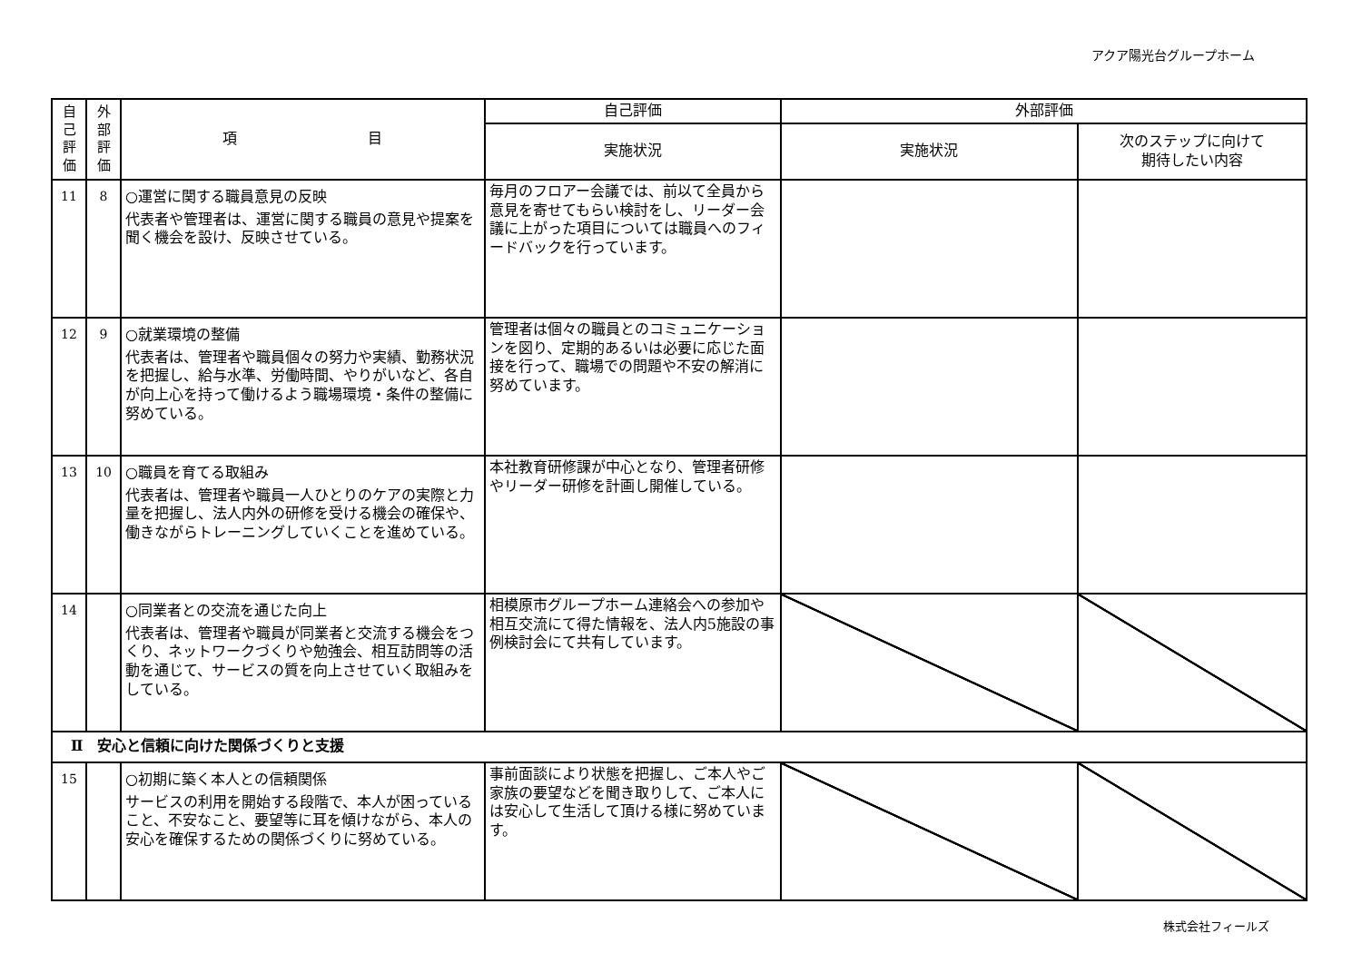アクア陽光台グループホーム
| 自 己 評 価 | 外 部 評 価 | 項 目 | 自己評価 | 外部評価 | |
| --- | --- | --- | --- | --- | --- |
| | | | 実施状況 | 実施状況 | 次のステップに向けて 期待したい内容 |
| 11 | 8 | ○運営に関する職員意見の反映 代表者や管理者は、運営に関する職員の意見や提案を聞く機会を設け、反映させている。 | 毎月のフロアー会議では、前以て全員から意見を寄せてもらい検討をし、リーダー会議に上がった項目については職員へのフィードバックを行っています。 | | |
| 12 | 9 | ○就業環境の整備 代表者は、管理者や職員個々の努力や実績、勤務状況を把握し、給与水準、労働時間、やりがいなど、各自が向上心を持って働けるよう職場環境・条件の整備に努めている。 | 管理者は個々の職員とのコミュニケーションを図り、定期的あるいは必要に応じた面接を行って、職場での問題や不安の解消に努めています。 | | |
| 13 | 10 | ○職員を育てる取組み 代表者は、管理者や職員一人ひとりのケアの実際と力量を把握し、法人内外の研修を受ける機会の確保や、働きながらトレーニングしていくことを進めている。 | 本社教育研修課が中心となり、管理者研修やリーダー研修を計画し開催している。 | | |
| 14 | | ○同業者との交流を通じた向上 代表者は、管理者や職員が同業者と交流する機会をつくり、ネットワークづくりや勉強会、相互訪問等の活動を通じて、サービスの質を向上させていく取組みをしている。 | 相模原市グループホーム連絡会への参加や相互交流にて得た情報を、法人内5施設の事例検討会にて共有しています。 | | |
| Ⅱ 安心と信頼に向けた関係づくりと支援 | | | | | |
| 15 | | ○初期に築く本人との信頼関係 サービスの利用を開始する段階で、本人が困っていること、不安なこと、要望等に耳を傾けながら、本人の安心を確保するための関係づくりに努めている。 | 事前面談により状態を把握し、ご本人やご家族の要望などを聞き取りして、ご本人には安心して生活して頂ける様に努めています。 | | |
株式会社フィールズ